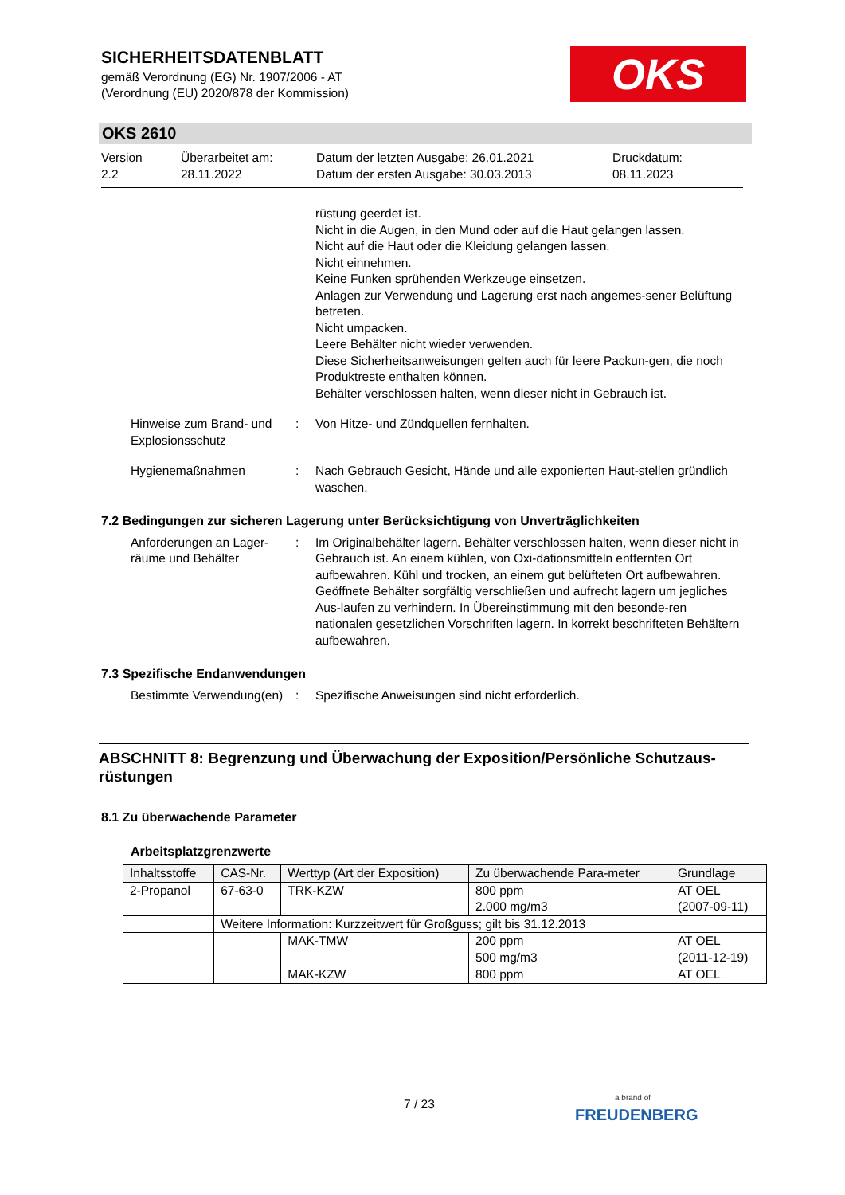SICHERHEITSDATENBLATT
gemäß Verordnung (EG) Nr. 1907/2006 - AT
(Verordnung (EU) 2020/878 der Kommission)
OKS
OKS 2610
Version
2.2
Überarbeitet am:
28.11.2022
Datum der letzten Ausgabe: 26.01.2021
Datum der ersten Ausgabe: 30.03.2013
Druckdatum:
08.11.2023
rüstung geerdet ist.
Nicht in die Augen, in den Mund oder auf die Haut gelangen lassen.
Nicht auf die Haut oder die Kleidung gelangen lassen.
Nicht einnehmen.
Keine Funken sprühenden Werkzeuge einsetzen.
Anlagen zur Verwendung und Lagerung erst nach angemes-sener Belüftung betreten.
Nicht umpacken.
Leere Behälter nicht wieder verwenden.
Diese Sicherheitsanweisungen gelten auch für leere Packun-gen, die noch Produktreste enthalten können.
Behälter verschlossen halten, wenn dieser nicht in Gebrauch ist.
Hinweise zum Brand- und Explosionsschutz
: Von Hitze- und Zündquellen fernhalten.
Hygienemaßnahmen : Nach Gebrauch Gesicht, Hände und alle exponierten Haut-stellen gründlich waschen.
7.2 Bedingungen zur sicheren Lagerung unter Berücksichtigung von Unverträglichkeiten
Anforderungen an Lager-räume und Behälter
: Im Originalbehälter lagern. Behälter verschlossen halten, wenn dieser nicht in Gebrauch ist. An einem kühlen, von Oxi-dationsmitteln entfernten Ort aufbewahren. Kühl und trocken, an einem gut belüfteten Ort aufbewahren. Geöffnete Behälter sorgfältig verschließen und aufrecht lagern um jegliches Aus-laufen zu verhindern. In Übereinstimmung mit den besonde-ren nationalen gesetzlichen Vorschriften lagern. In korrekt beschrifteten Behältern aufbewahren.
7.3 Spezifische Endanwendungen
Bestimmte Verwendung(en) : Spezifische Anweisungen sind nicht erforderlich.
ABSCHNITT 8: Begrenzung und Überwachung der Exposition/Persönliche Schutzaus-rüstungen
8.1 Zu überwachende Parameter
Arbeitsplatzgrenzwerte
| Inhaltsstoffe | CAS-Nr. | Werttyp (Art der Exposition) | Zu überwachende Para-meter | Grundlage |
| --- | --- | --- | --- | --- |
| 2-Propanol | 67-63-0 | TRK-KZW | 800 ppm 2.000 mg/m3 | AT OEL (2007-09-11) |
| | Weitere Information: Kurzzeitwert für Großguss; gilt bis 31.12.2013 | | | |
| | | MAK-TMW | 200 ppm 500 mg/m3 | AT OEL (2011-12-19) |
| | | MAK-KZW | 800 ppm | AT OEL |
7 / 23 a brand of
FREUDENBERG